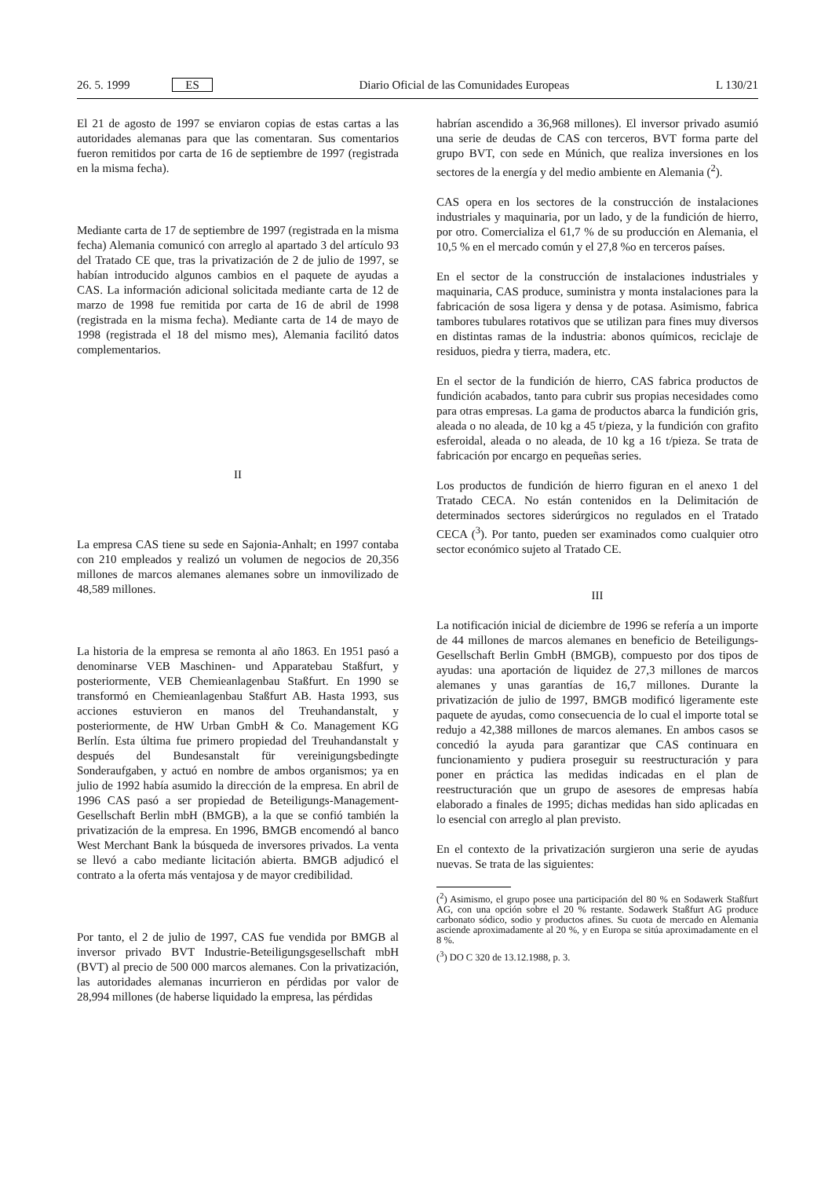26. 5. 1999 ES Diario Oficial de las Comunidades Europeas L 130/21
El 21 de agosto de 1997 se enviaron copias de estas cartas a las autoridades alemanas para que las comentaran. Sus comentarios fueron remitidos por carta de 16 de septiembre de 1997 (registrada en la misma fecha).
Mediante carta de 17 de septiembre de 1997 (registrada en la misma fecha) Alemania comunicó con arreglo al apartado 3 del artículo 93 del Tratado CE que, tras la privatización de 2 de julio de 1997, se habían introducido algunos cambios en el paquete de ayudas a CAS. La información adicional solicitada mediante carta de 12 de marzo de 1998 fue remitida por carta de 16 de abril de 1998 (registrada en la misma fecha). Mediante carta de 14 de mayo de 1998 (registrada el 18 del mismo mes), Alemania facilitó datos complementarios.
II
La empresa CAS tiene su sede en Sajonia-Anhalt; en 1997 contaba con 210 empleados y realizó un volumen de negocios de 20,356 millones de marcos alemanes alemanes sobre un inmovilizado de 48,589 millones.
La historia de la empresa se remonta al año 1863. En 1951 pasó a denominarse VEB Maschinen- und Apparatebau Staßfurt, y posteriormente, VEB Chemieanlagenbau Staßfurt. En 1990 se transformó en Chemieanlagenbau Staßfurt AB. Hasta 1993, sus acciones estuvieron en manos del Treuhandanstalt, y posteriormente, de HW Urban GmbH & Co. Management KG Berlín. Esta última fue primero propiedad del Treuhandanstalt y después del Bundesanstalt für vereinigungsbedingte Sonderaufgaben, y actuó en nombre de ambos organismos; ya en julio de 1992 había asumido la dirección de la empresa. En abril de 1996 CAS pasó a ser propiedad de Beteiligungs-Management-Gesellschaft Berlin mbH (BMGB), a la que se confió también la privatización de la empresa. En 1996, BMGB encomendó al banco West Merchant Bank la búsqueda de inversores privados. La venta se llevó a cabo mediante licitación abierta. BMGB adjudicó el contrato a la oferta más ventajosa y de mayor credibilidad.
Por tanto, el 2 de julio de 1997, CAS fue vendida por BMGB al inversor privado BVT Industrie-Beteiligungsgesellschaft mbH (BVT) al precio de 500 000 marcos alemanes. Con la privatización, las autoridades alemanas incurrieron en pérdidas por valor de 28,994 millones (de haberse liquidado la empresa, las pérdidas
habrían ascendido a 36,968 millones). El inversor privado asumió una serie de deudas de CAS con terceros, BVT forma parte del grupo BVT, con sede en Múnich, que realiza inversiones en los sectores de la energía y del medio ambiente en Alemania (<sup>2</sup>).
CAS opera en los sectores de la construcción de instalaciones industriales y maquinaria, por un lado, y de la fundición de hierro, por otro. Comercializa el 61,7 % de su producción en Alemania, el 10,5 % en el mercado común y el 27,8 %o en terceros países.
En el sector de la construcción de instalaciones industriales y maquinaria, CAS produce, suministra y monta instalaciones para la fabricación de sosa ligera y densa y de potasa. Asimismo, fabrica tambores tubulares rotativos que se utilizan para fines muy diversos en distintas ramas de la industria: abonos químicos, reciclaje de residuos, piedra y tierra, madera, etc.
En el sector de la fundición de hierro, CAS fabrica productos de fundición acabados, tanto para cubrir sus propias necesidades como para otras empresas. La gama de productos abarca la fundición gris, aleada o no aleada, de 10 kg a 45 t/pieza, y la fundición con grafito esferoidal, aleada o no aleada, de 10 kg a 16 t/pieza. Se trata de fabricación por encargo en pequeñas series.
Los productos de fundición de hierro figuran en el anexo 1 del Tratado CECA. No están contenidos en la Delimitación de determinados sectores siderúrgicos no regulados en el Tratado CECA (<sup>3</sup>). Por tanto, pueden ser examinados como cualquier otro sector económico sujeto al Tratado CE.
III
La notificación inicial de diciembre de 1996 se refería a un importe de 44 millones de marcos alemanes en beneficio de Beteiligungs-Gesellschaft Berlin GmbH (BMGB), compuesto por dos tipos de ayudas: una aportación de liquidez de 27,3 millones de marcos alemanes y unas garantías de 16,7 millones. Durante la privatización de julio de 1997, BMGB modificó ligeramente este paquete de ayudas, como consecuencia de lo cual el importe total se redujo a 42,388 millones de marcos alemanes. En ambos casos se concedió la ayuda para garantizar que CAS continuara en funcionamiento y pudiera proseguir su reestructuración y para poner en práctica las medidas indicadas en el plan de reestructuración que un grupo de asesores de empresas había elaborado a finales de 1995; dichas medidas han sido aplicadas en lo esencial con arreglo al plan previsto.
En el contexto de la privatización surgieron una serie de ayudas nuevas. Se trata de las siguientes:
(<sup>2</sup>) Asimismo, el grupo posee una participación del 80 % en Sodawerk Staßfurt AG, con una opción sobre el 20 % restante. Sodawerk Staßfurt AG produce carbonato sódico, sodio y productos afines. Su cuota de mercado en Alemania asciende aproximadamente al 20 %, y en Europa se sitúa aproximadamente en el 8 %.
(<sup>3</sup>) DO C 320 de 13.12.1988, p. 3.